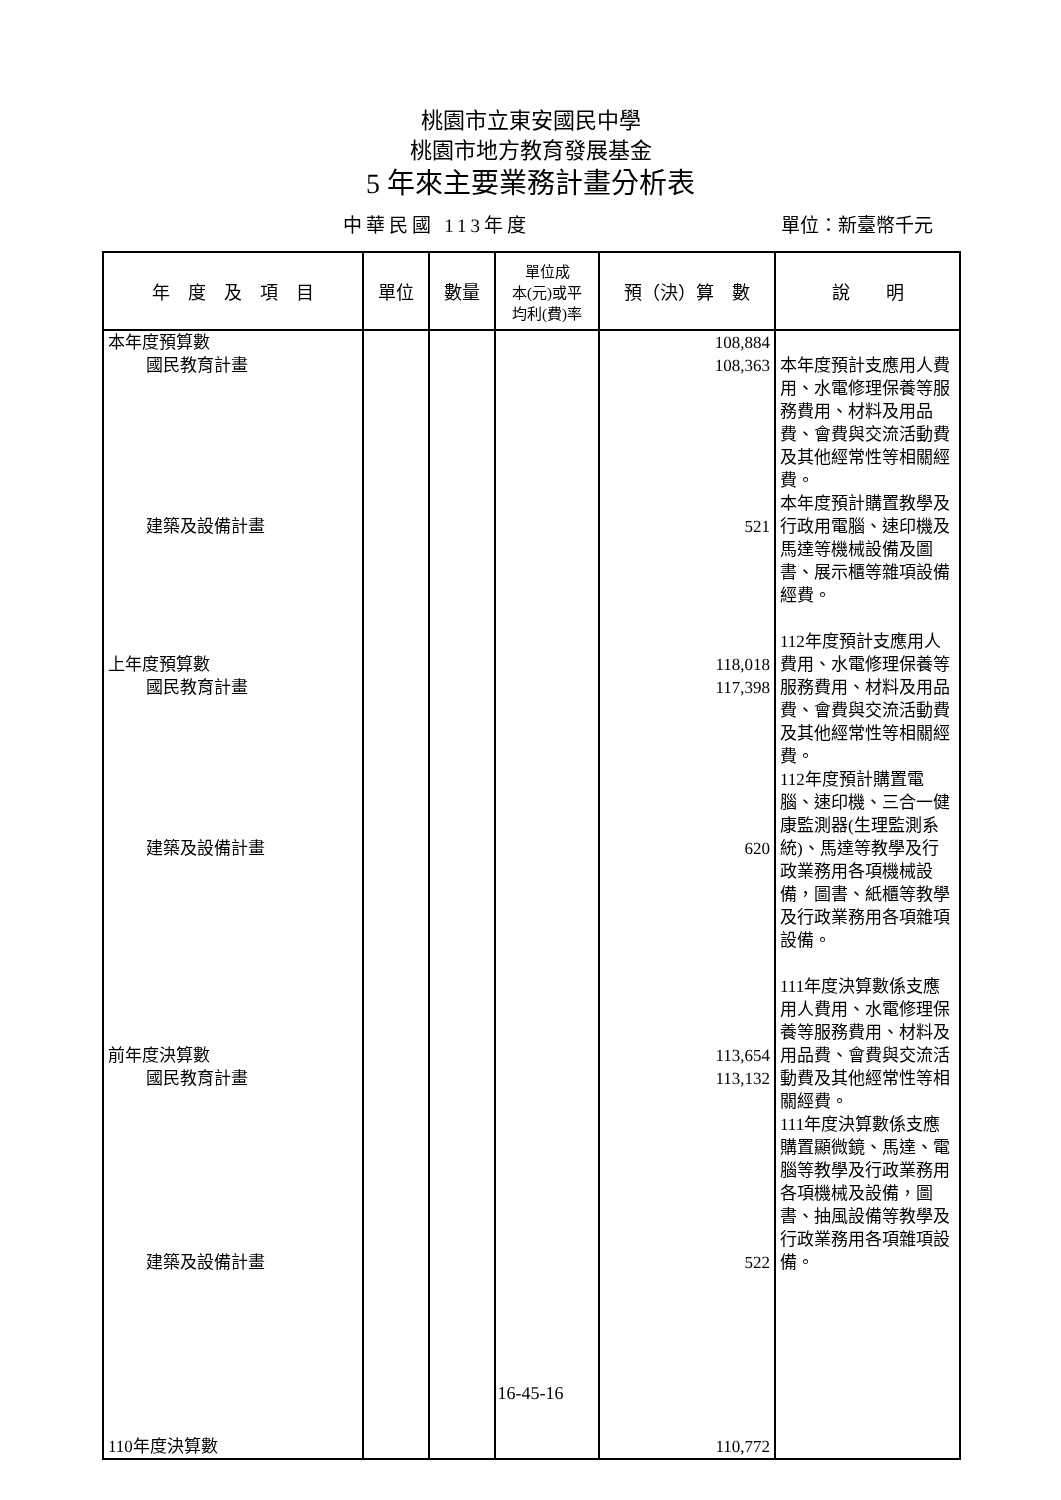桃園市立東安國民中學
桃園市地方教育發展基金
5 年來主要業務計畫分析表
中華民國 113年度 單位：新臺幣千元
| 年 度 及 項 目 | 單位 | 數量 | 單位成 本(元)或平 均利(費)率 | 預（決）算 數 | 說 明 |
| --- | --- | --- | --- | --- | --- |
| 本年度預算數 國民教育計畫 建築及設備計畫 上年度預算數 國民教育計畫 建築及設備計畫 前年度決算數 國民教育計畫 建築及設備計畫 110年度決算數 | | | | 108,884 108,363 521 118,018 117,398 620 113,654 113,132 522 110,772 | 本年度預計支應用人費用、水電修理保養等服務費用、材料及用品費、會費與交流活動費及其他經常性等相關經費。 本年度預計購置教學及行政用電腦、速印機及馬達等機械設備及圖書、展示櫃等雜項設備經費。 112年度預計支應用人費用、水電修理保養等服務費用、材料及用品費、會費與交流活動費及其他經常性等相關經費。 112年度預計購置電腦、速印機、三合一健康監測器(生理監測系統)、馬達等教學及行政業務用各項機械設備，圖書、紙櫃等教學及行政業務用各項雜項設備。 111年度決算數係支應用人費用、水電修理保養等服務費用、材料及用品費、會費與交流活動費及其他經常性等相關經費。 111年度決算數係支應購置顯微鏡、馬達、電腦等教學及行政業務用各項機械及設備，圖書、抽風設備等教學及行政業務用各項雜項設備。 |
16-45-16